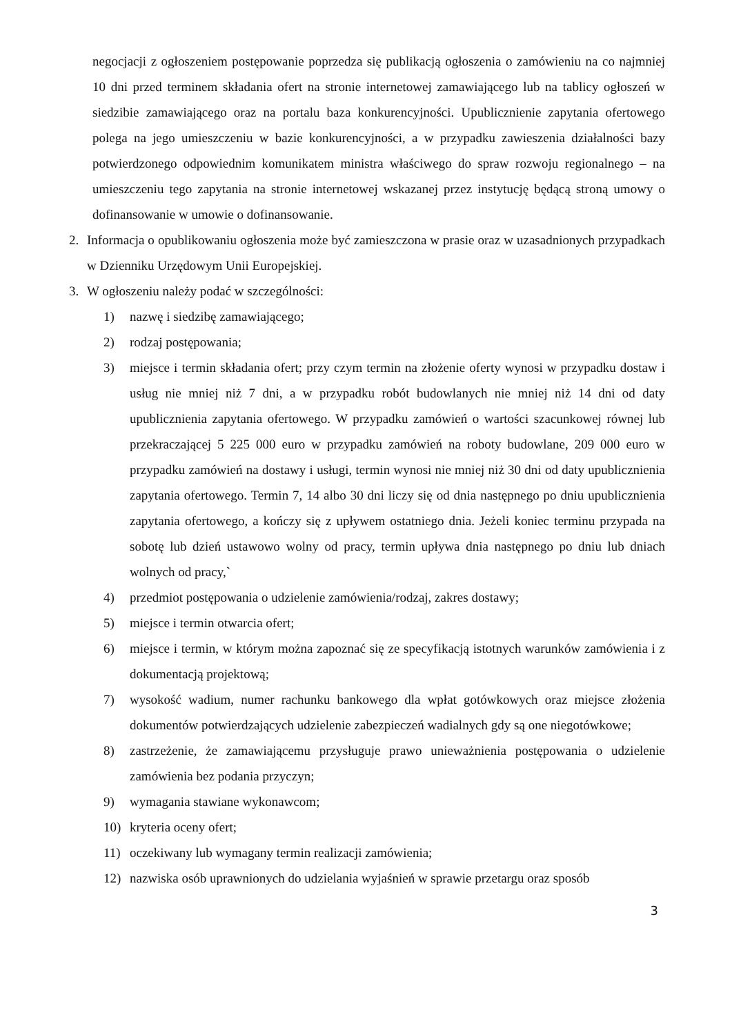negocjacji z ogłoszeniem postępowanie poprzedza się publikacją ogłoszenia o zamówieniu na co najmniej 10 dni przed terminem składania ofert na stronie internetowej zamawiającego lub na tablicy ogłoszeń w siedzibie zamawiającego oraz na portalu baza konkurencyjności. Upublicznienie zapytania ofertowego polega na jego umieszczeniu w bazie konkurencyjności, a w przypadku zawieszenia działalności bazy potwierdzonego odpowiednim komunikatem ministra właściwego do spraw rozwoju regionalnego – na umieszczeniu tego zapytania na stronie internetowej wskazanej przez instytucję będącą stroną umowy o dofinansowanie w umowie o dofinansowanie.
2. Informacja o opublikowaniu ogłoszenia może być zamieszczona w prasie oraz w uzasadnionych przypadkach w Dzienniku Urzędowym Unii Europejskiej.
3. W ogłoszeniu należy podać w szczególności:
1) nazwę i siedzibę zamawiającego;
2) rodzaj postępowania;
3) miejsce i termin składania ofert; przy czym termin na złożenie oferty wynosi w przypadku dostaw i usług nie mniej niż 7 dni, a w przypadku robót budowlanych nie mniej niż 14 dni od daty upublicznienia zapytania ofertowego. W przypadku zamówień o wartości szacunkowej równej lub przekraczającej 5 225 000 euro w przypadku zamówień na roboty budowlane, 209 000 euro w przypadku zamówień na dostawy i usługi, termin wynosi nie mniej niż 30 dni od daty upublicznienia zapytania ofertowego. Termin 7, 14 albo 30 dni liczy się od dnia następnego po dniu upublicznienia zapytania ofertowego, a kończy się z upływem ostatniego dnia. Jeżeli koniec terminu przypada na sobotę lub dzień ustawowo wolny od pracy, termin upływa dnia następnego po dniu lub dniach wolnych od pracy,`
4) przedmiot postępowania o udzielenie zamówienia/rodzaj, zakres dostawy;
5) miejsce i termin otwarcia ofert;
6) miejsce i termin, w którym można zapoznać się ze specyfikacją istotnych warunków zamówienia i z dokumentacją projektową;
7) wysokość wadium, numer rachunku bankowego dla wpłat gotówkowych oraz miejsce złożenia dokumentów potwierdzających udzielenie zabezpieczeń wadialnych gdy są one niegotówkowe;
8) zastrzeżenie, że zamawiającemu przysługuje prawo unieważnienia postępowania o udzielenie zamówienia bez podania przyczyn;
9) wymagania stawiane wykonawcom;
10) kryteria oceny ofert;
11) oczekiwany lub wymagany termin realizacji zamówienia;
12) nazwiska osób uprawnionych do udzielania wyjaśnień w sprawie przetargu oraz sposób
3